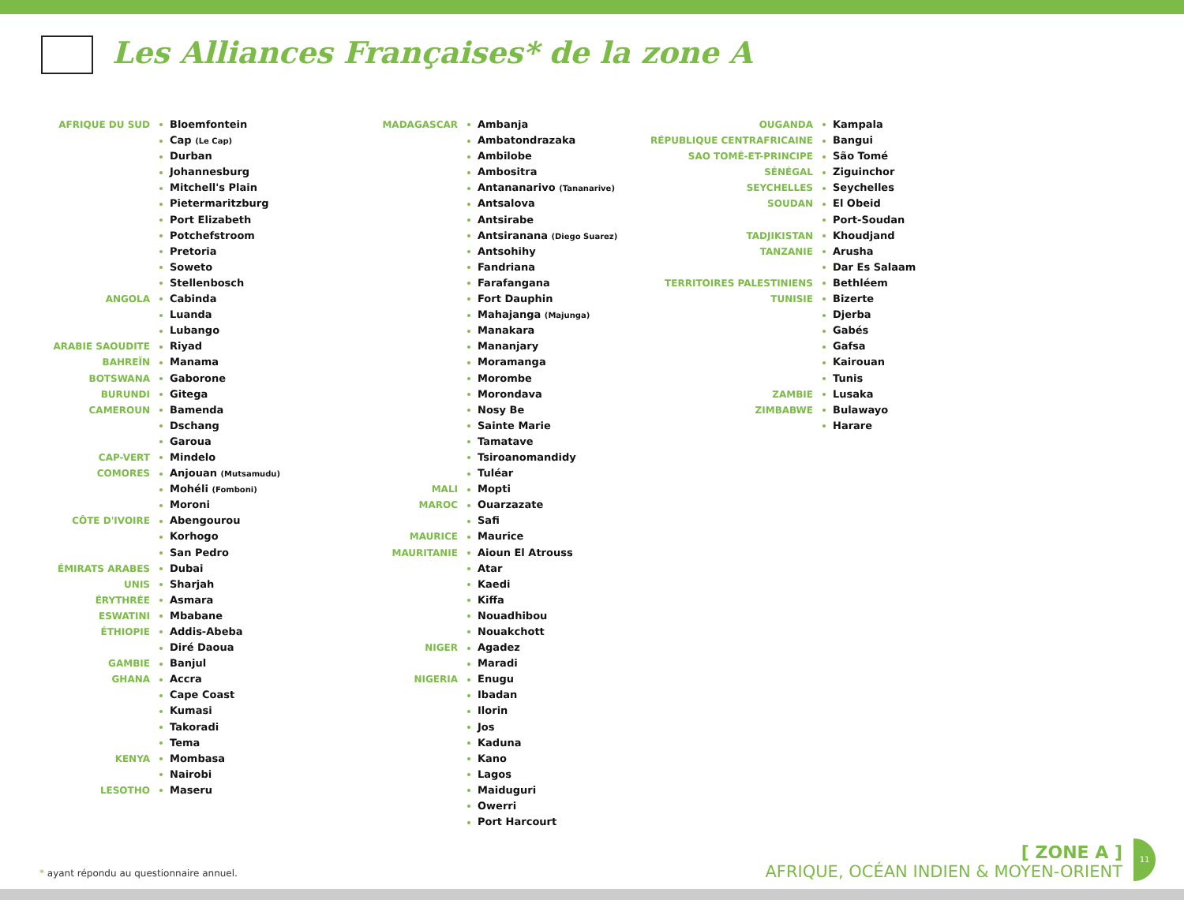Les Alliances Françaises* de la zone A
AFRIQUE DU SUD Bloemfontein
Cap (Le Cap)
Durban
Johannesburg
Mitchell's Plain
Pietermaritzburg
Port Elizabeth
Potchefstroom
Pretoria
Soweto
Stellenbosch
ANGOLA Cabinda
Luanda
Lubango
ARABIE SAOUDITE Riyad
BAHREÏN Manama
BOTSWANA Gaborone
BURUNDI Gitega
CAMEROUN Bamenda
Dschang
Garoua
CAP-VERT Mindelo
COMORES Anjouan (Mutsamudu)
Mohéli (Fomboni)
Moroni
CÔTE D'IVOIRE Abengourou
Korhogo
San Pedro
ÉMIRATS ARABES UNIS Dubai
Sharjah
ÉRYTHRÉE Asmara
ESWATINI Mbabane
ÉTHIOPIE Addis-Abeba
Diré Daoua
GAMBIE Banjul
GHANA Accra
Cape Coast
Kumasi
Takoradi
Tema
KENYA Mombasa
Nairobi
LESOTHO Maseru
MADAGASCAR Ambanja
Ambatondrazaka
Ambilobe
Ambositra
Antananarivo (Tananarive)
Antsalova
Antsirabe
Antsiranana (Diego Suarez)
Antsohihy
Fandriana
Farafangana
Fort Dauphin
Mahajanga (Majunga)
Manakara
Mananjary
Moramanga
Morombe
Morondava
Nosy Be
Sainte Marie
Tamatave
Tsiroanomandidy
Tuléar
MALI Mopti
MAROC Ouarzazate
Safi
MAURICE Maurice
MAURITANIE Aioun El Atrouss
Atar
Kaedi
Kiffa
Nouadhibou
Nouakchott
NIGER Agadez
Maradi
NIGERIA Enugu
Ibadan
Ilorin
Jos
Kaduna
Kano
Lagos
Maiduguri
Owerri
Port Harcourt
OUGANDA Kampala
RÉPUBLIQUE CENTRAFRICAINE Bangui
SAO TOMÉ-ET-PRINCIPE São Tomé
SÉNÉGAL Ziguinchor
SEYCHELLES Seychelles
SOUDAN El Obeid
Port-Soudan
TADJIKISTAN Khoudjand
TANZANIE Arusha
Dar Es Salaam
TERRITOIRES PALESTINIENS Bethléem
TUNISIE Bizerte
Djerba
Gabés
Gafsa
Kairouan
Tunis
ZAMBIE Lusaka
ZIMBABWE Bulawayo
Harare
* ayant répondu au questionnaire annuel.
[ ZONE A ]
AFRIQUE, OCÉAN INDIEN & MOYEN-ORIENT
11